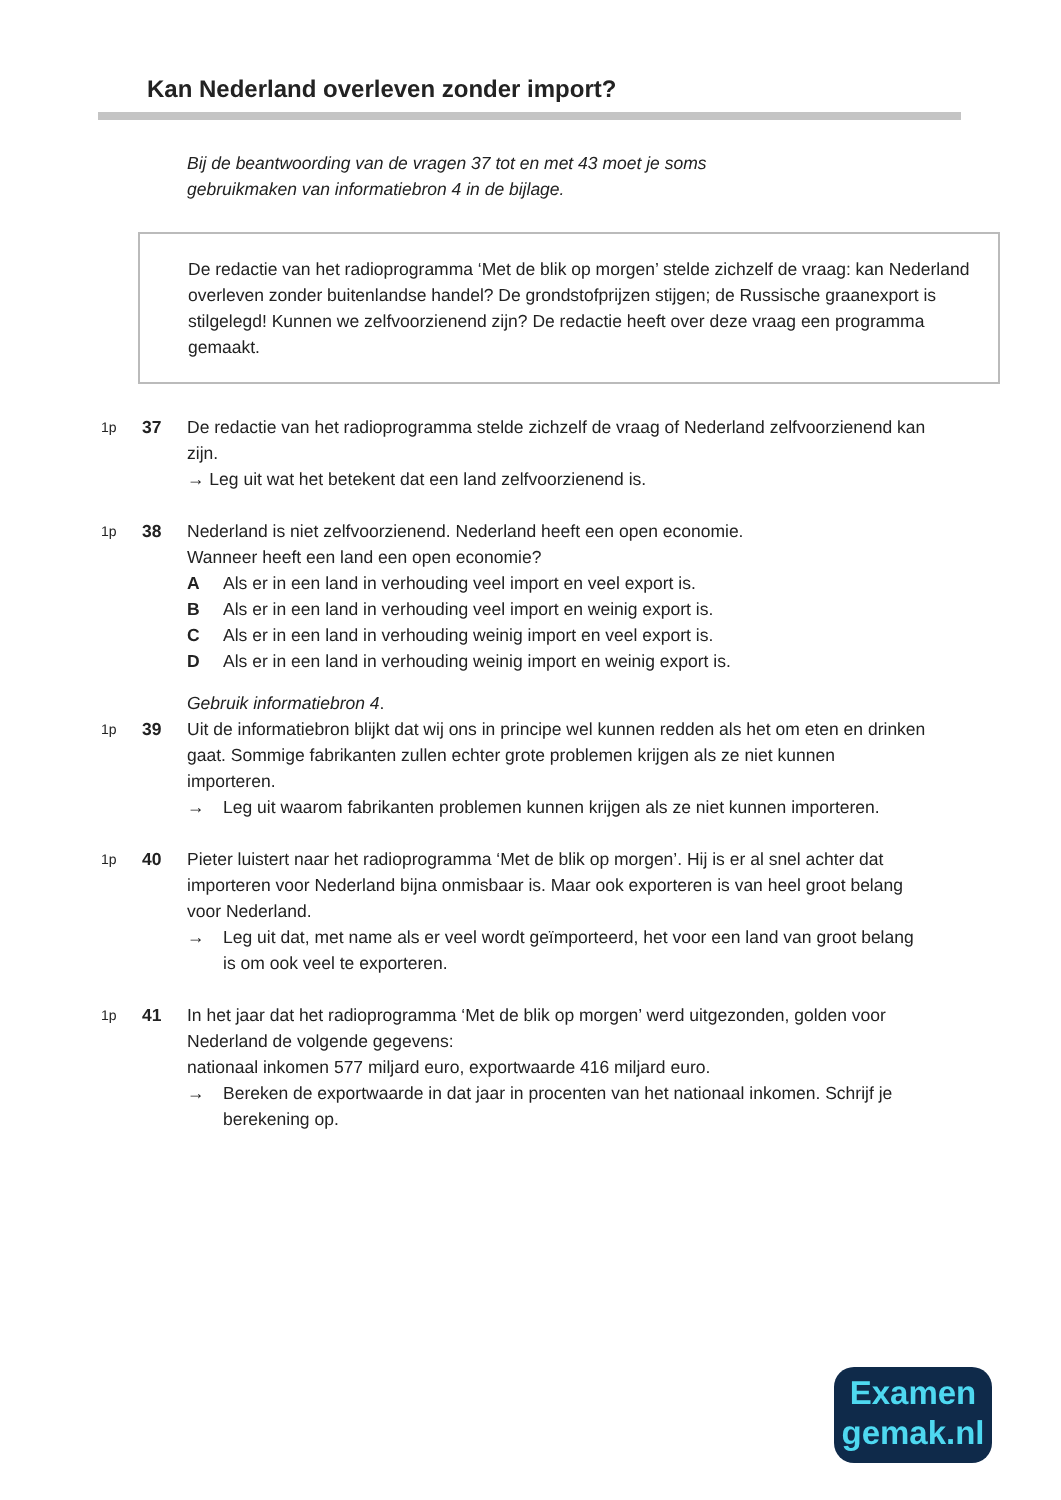Kan Nederland overleven zonder import?
Bij de beantwoording van de vragen 37 tot en met 43 moet je soms
gebruikmaken van informatiebron 4 in de bijlage.
De redactie van het radioprogramma ‘Met de blik op morgen’ stelde zichzelf de vraag: kan Nederland overleven zonder buitenlandse handel? De grondstofprijzen stijgen; de Russische graanexport is stilgelegd! Kunnen we zelfvoorzienend zijn? De redactie heeft over deze vraag een programma gemaakt.
1p
37 De redactie van het radioprogramma stelde zichzelf de vraag of Nederland zelfvoorzienend kan zijn.
→ Leg uit wat het betekent dat een land zelfvoorzienend is.
1p
38 Nederland is niet zelfvoorzienend. Nederland heeft een open economie.
Wanneer heeft een land een open economie?
A Als er in een land in verhouding veel import en veel export is.
B Als er in een land in verhouding veel import en weinig export is.
C Als er in een land in verhouding weinig import en veel export is.
D Als er in een land in verhouding weinig import en weinig export is.
Gebruik informatiebron 4.
1p
39 Uit de informatiebron blijkt dat wij ons in principe wel kunnen redden als het om eten en drinken gaat. Sommige fabrikanten zullen echter grote problemen krijgen als ze niet kunnen importeren.
→ Leg uit waarom fabrikanten problemen kunnen krijgen als ze niet kunnen importeren.
1p
40 Pieter luistert naar het radioprogramma ‘Met de blik op morgen’. Hij is er al snel achter dat importeren voor Nederland bijna onmisbaar is. Maar ook exporteren is van heel groot belang voor Nederland.
→ Leg uit dat, met name als er veel wordt geïmporteerd, het voor een land van groot belang is om ook veel te exporteren.
1p
41 In het jaar dat het radioprogramma ‘Met de blik op morgen’ werd uitgezonden, golden voor Nederland de volgende gegevens:
nationaal inkomen 577 miljard euro, exportwaarde 416 miljard euro.
→ Bereken de exportwaarde in dat jaar in procenten van het nationaal inkomen. Schrijf je berekening op.
Examen
gemak.nl